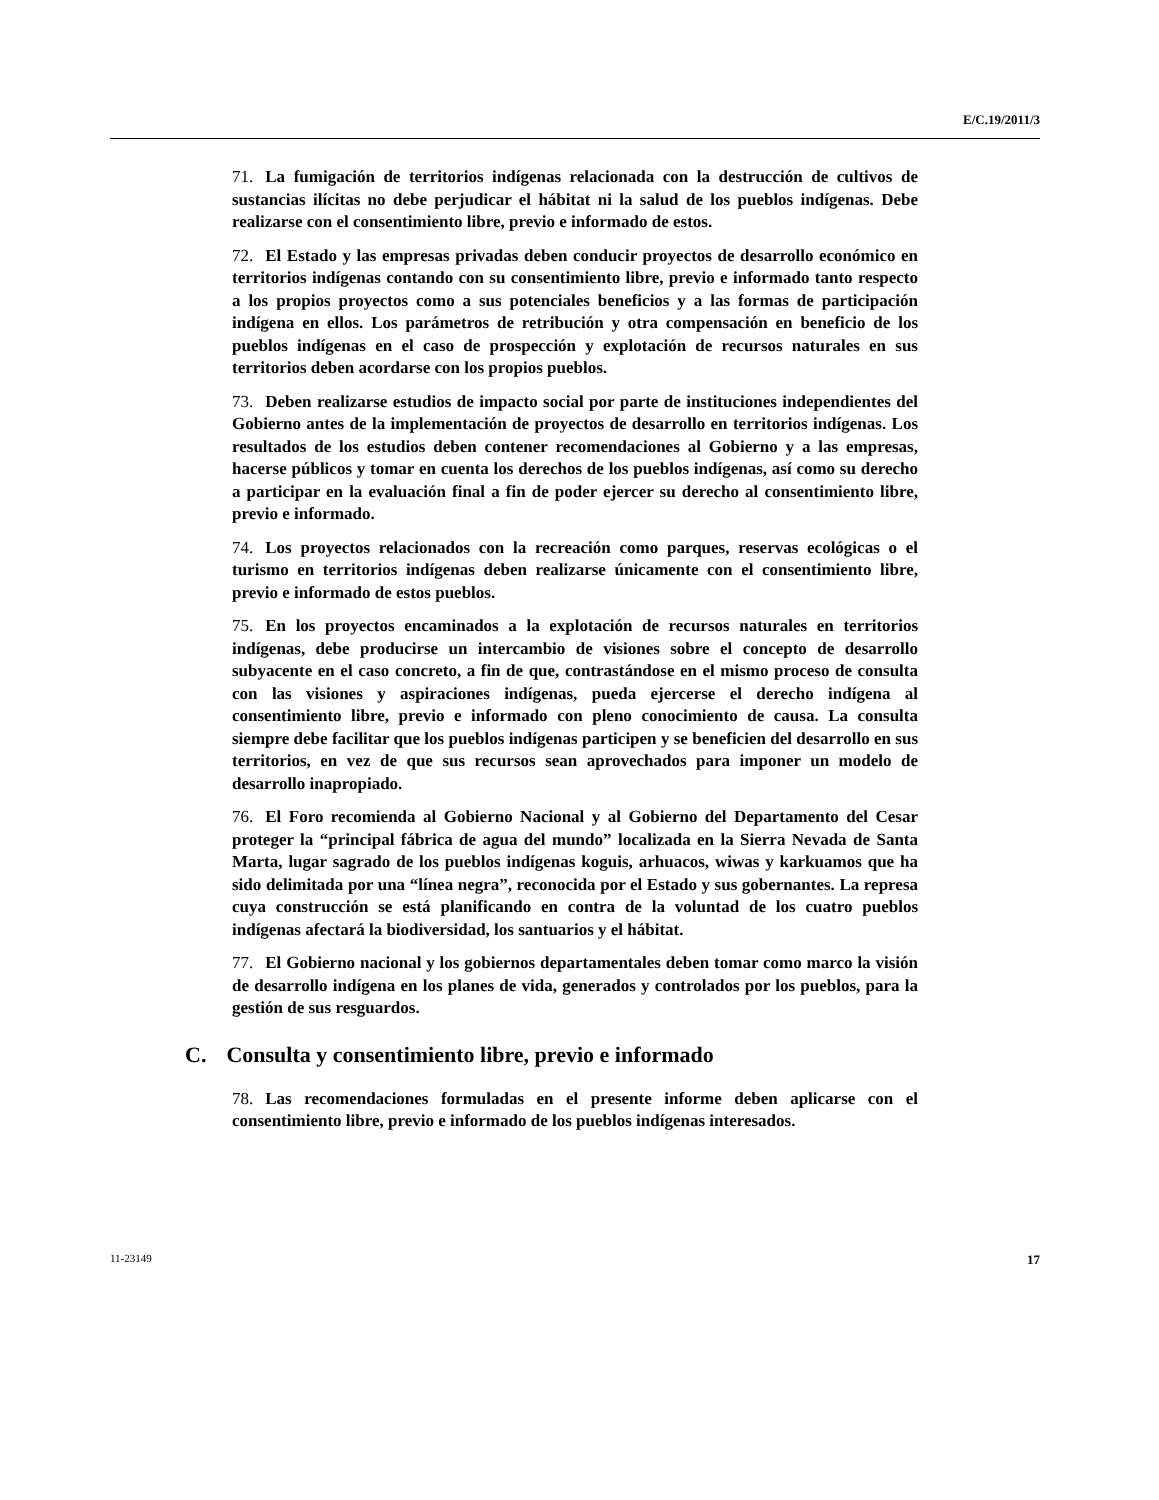E/C.19/2011/3
71. La fumigación de territorios indígenas relacionada con la destrucción de cultivos de sustancias ilícitas no debe perjudicar el hábitat ni la salud de los pueblos indígenas. Debe realizarse con el consentimiento libre, previo e informado de estos.
72. El Estado y las empresas privadas deben conducir proyectos de desarrollo económico en territorios indígenas contando con su consentimiento libre, previo e informado tanto respecto a los propios proyectos como a sus potenciales beneficios y a las formas de participación indígena en ellos. Los parámetros de retribución y otra compensación en beneficio de los pueblos indígenas en el caso de prospección y explotación de recursos naturales en sus territorios deben acordarse con los propios pueblos.
73. Deben realizarse estudios de impacto social por parte de instituciones independientes del Gobierno antes de la implementación de proyectos de desarrollo en territorios indígenas. Los resultados de los estudios deben contener recomendaciones al Gobierno y a las empresas, hacerse públicos y tomar en cuenta los derechos de los pueblos indígenas, así como su derecho a participar en la evaluación final a fin de poder ejercer su derecho al consentimiento libre, previo e informado.
74. Los proyectos relacionados con la recreación como parques, reservas ecológicas o el turismo en territorios indígenas deben realizarse únicamente con el consentimiento libre, previo e informado de estos pueblos.
75. En los proyectos encaminados a la explotación de recursos naturales en territorios indígenas, debe producirse un intercambio de visiones sobre el concepto de desarrollo subyacente en el caso concreto, a fin de que, contrastándose en el mismo proceso de consulta con las visiones y aspiraciones indígenas, pueda ejercerse el derecho indígena al consentimiento libre, previo e informado con pleno conocimiento de causa. La consulta siempre debe facilitar que los pueblos indígenas participen y se beneficien del desarrollo en sus territorios, en vez de que sus recursos sean aprovechados para imponer un modelo de desarrollo inapropiado.
76. El Foro recomienda al Gobierno Nacional y al Gobierno del Departamento del Cesar proteger la “principal fábrica de agua del mundo” localizada en la Sierra Nevada de Santa Marta, lugar sagrado de los pueblos indígenas koguis, arhuacos, wiwas y karkuamos que ha sido delimitada por una “línea negra”, reconocida por el Estado y sus gobernantes. La represa cuya construcción se está planificando en contra de la voluntad de los cuatro pueblos indígenas afectará la biodiversidad, los santuarios y el hábitat.
77. El Gobierno nacional y los gobiernos departamentales deben tomar como marco la visión de desarrollo indígena en los planes de vida, generados y controlados por los pueblos, para la gestión de sus resguardos.
C. Consulta y consentimiento libre, previo e informado
78. Las recomendaciones formuladas en el presente informe deben aplicarse con el consentimiento libre, previo e informado de los pueblos indígenas interesados.
11-23149 17